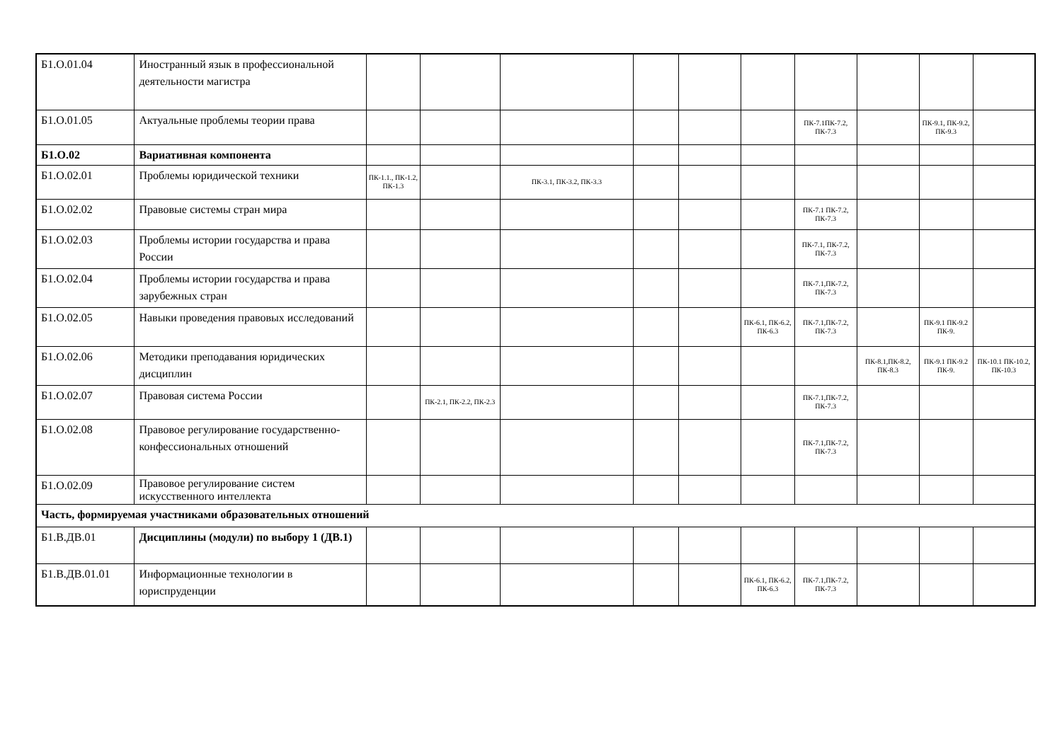| Б1.О.01.04 | Иностранный язык в профессиональной деятельности магистра | | | | | | | | | | |
| Б1.О.01.05 | Актуальные проблемы теории права | | | | | | | ПК-7.1ПК-7.2, ПК-7.3 | | ПК-9.1, ПК-9.2, ПК-9.3 | |
| Б1.О.02 | Вариативная компонента | | | | | | | | | | |
| Б1.О.02.01 | Проблемы юридической техники | ПК-1.1., ПК-1.2, ПК-1.3 | | ПК-3.1, ПК-3.2, ПК-3.3 | | | | | | | |
| Б1.О.02.02 | Правовые системы стран мира | | | | | | | ПК-7.1 ПК-7.2, ПК-7.3 | | | |
| Б1.О.02.03 | Проблемы истории государства и права России | | | | | | | ПК-7.1, ПК-7.2, ПК-7.3 | | | |
| Б1.О.02.04 | Проблемы истории государства и права зарубежных стран | | | | | | | ПК-7.1,ПК-7.2, ПК-7.3 | | | |
| Б1.О.02.05 | Навыки проведения правовых исследований | | | | | | ПК-6.1, ПК-6.2, ПК-6.3 | ПК-7.1,ПК-7.2, ПК-7.3 | | ПК-9.1 ПК-9.2 ПК-9. | |
| Б1.О.02.06 | Методики преподавания юридических дисциплин | | | | | | | | ПК-8.1,ПК-8.2, ПК-8.3 | ПК-9.1 ПК-9.2 ПК-9. | ПК-10.1 ПК-10.2, ПК-10.3 |
| Б1.О.02.07 | Правовая система России | | ПК-2.1, ПК-2.2, ПК-2.3 | | | | | ПК-7.1,ПК-7.2, ПК-7.3 | | | |
| Б1.О.02.08 | Правовое регулирование государственно-конфессиональных отношений | | | | | | | ПК-7.1,ПК-7.2, ПК-7.3 | | | |
| Б1.О.02.09 | Правовое регулирование систем искусственного интеллекта | | | | | | | | | | |
| Часть, формируемая участниками образовательных отношений | | | | | | | | | | | |
| Б1.В.ДВ.01 | Дисциплины (модули) по выбору 1 (ДВ.1) | | | | | | | | | | |
| Б1.В.ДВ.01.01 | Информационные технологии в юриспруденции | | | | | | ПК-6.1, ПК-6.2, ПК-6.3 | ПК-7.1,ПК-7.2, ПК-7.3 | | | |